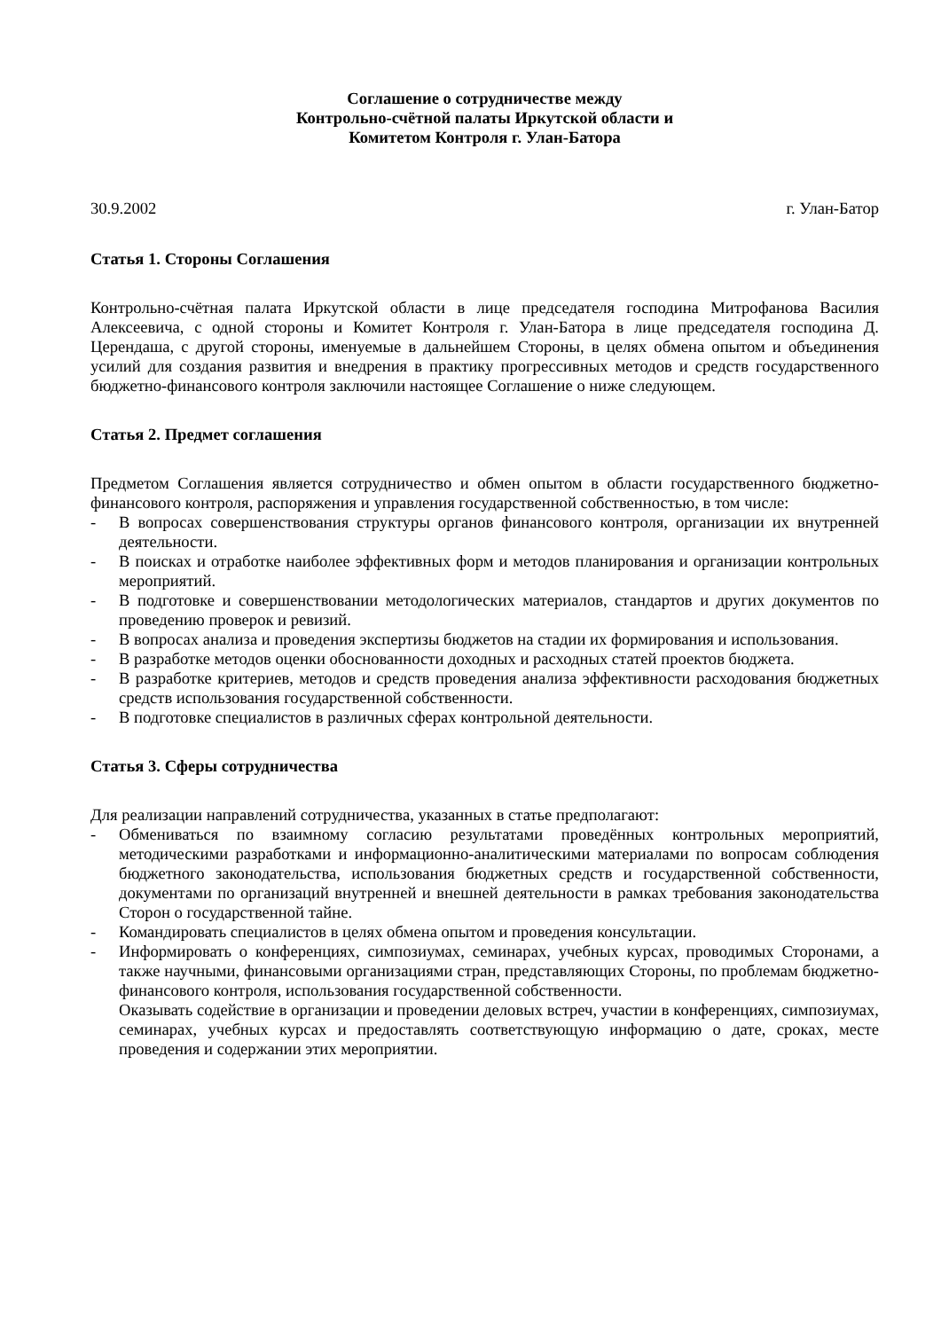Соглашение о сотрудничестве между
Контрольно-счётной палаты Иркутской области и
Комитетом Контроля г. Улан-Батора
30.9.2002 г. Улан-Батор
Статья 1. Стороны Соглашения
Контрольно-счётная палата Иркутской области в лице председателя господина Митрофанова Василия Алексеевича, с одной стороны и Комитет Контроля г. Улан-Батора в лице председателя господина Д. Церендаша, с другой стороны, именуемые в дальнейшем Стороны, в целях обмена опытом и объединения усилий для создания развития и внедрения в практику прогрессивных методов и средств государственного бюджетно-финансового контроля заключили настоящее Соглашение о ниже следующем.
Статья 2. Предмет соглашения
Предметом Соглашения является сотрудничество и обмен опытом в области государственного бюджетно-финансового контроля, распоряжения и управления государственной собственностью, в том числе:
- В вопросах совершенствования структуры органов финансового контроля, организации их внутренней деятельности.
- В поисках и отработке наиболее эффективных форм и методов планирования и организации контрольных мероприятий.
- В подготовке и совершенствовании методологических материалов, стандартов и других документов по проведению проверок и ревизий.
- В вопросах анализа и проведения экспертизы бюджетов на стадии их формирования и использования.
- В разработке методов оценки обоснованности доходных и расходных статей проектов бюджета.
- В разработке критериев, методов и средств проведения анализа эффективности расходования бюджетных средств использования государственной собственности.
- В подготовке специалистов в различных сферах контрольной деятельности.
Статья 3. Сферы сотрудничества
Для реализации направлений сотрудничества, указанных в статье предполагают:
- Обмениваться по взаимному согласию результатами проведённых контрольных мероприятий, методическими разработками и информационно-аналитическими материалами по вопросам соблюдения бюджетного законодательства, использования бюджетных средств и государственной собственности, документами по организаций внутренней и внешней деятельности в рамках требования законодательства Сторон о государственной тайне.
- Командировать специалистов в целях обмена опытом и проведения консультации.
- Информировать о конференциях, симпозиумах, семинарах, учебных курсах, проводимых Сторонами, а также научными, финансовыми организациями стран, представляющих Стороны, по проблемам бюджетно-финансового контроля, использования государственной собственности.
Оказывать содействие в организации и проведении деловых встреч, участии в конференциях, симпозиумах, семинарах, учебных курсах и предоставлять соответствующую информацию о дате, сроках, месте проведения и содержании этих мероприятии.